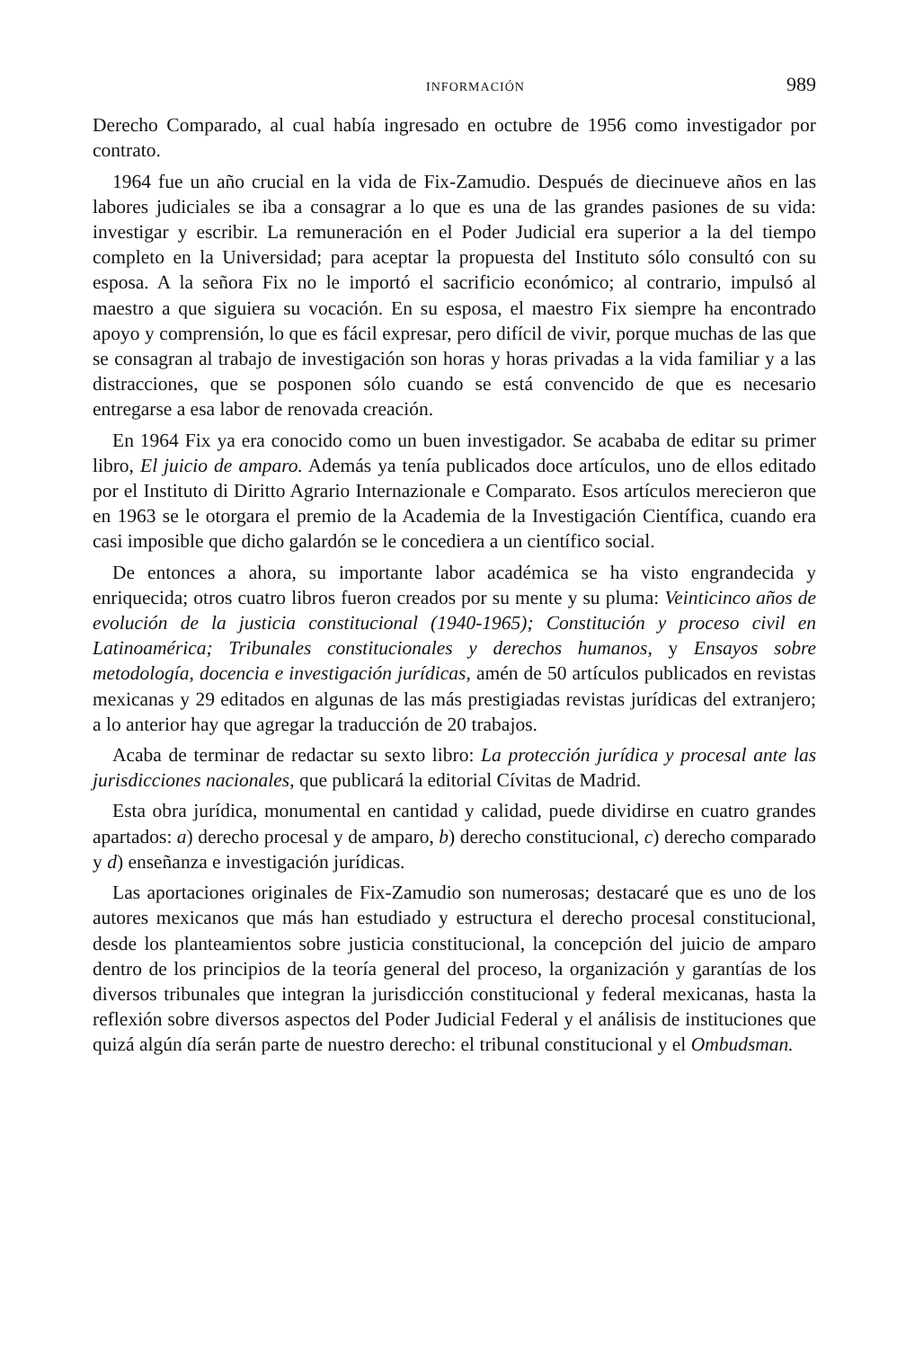INFORMACIÓN 989
Derecho Comparado, al cual había ingresado en octubre de 1956 como investigador por contrato.
1964 fue un año crucial en la vida de Fix-Zamudio. Después de diecinueve años en las labores judiciales se iba a consagrar a lo que es una de las grandes pasiones de su vida: investigar y escribir. La remuneración en el Poder Judicial era superior a la del tiempo completo en la Universidad; para aceptar la propuesta del Instituto sólo consultó con su esposa. A la señora Fix no le importó el sacrificio económico; al contrario, impulsó al maestro a que siguiera su vocación. En su esposa, el maestro Fix siempre ha encontrado apoyo y comprensión, lo que es fácil expresar, pero difícil de vivir, porque muchas de las que se consagran al trabajo de investigación son horas y horas privadas a la vida familiar y a las distracciones, que se posponen sólo cuando se está convencido de que es necesario entregarse a esa labor de renovada creación.
En 1964 Fix ya era conocido como un buen investigador. Se acababa de editar su primer libro, El juicio de amparo. Además ya tenía publicados doce artículos, uno de ellos editado por el Instituto di Diritto Agrario Internazionale e Comparato. Esos artículos merecieron que en 1963 se le otorgara el premio de la Academia de la Investigación Científica, cuando era casi imposible que dicho galardón se le concediera a un científico social.
De entonces a ahora, su importante labor académica se ha visto engrandecida y enriquecida; otros cuatro libros fueron creados por su mente y su pluma: Veinticinco años de evolución de la justicia constitucional (1940-1965); Constitución y proceso civil en Latinoamérica; Tribunales constitucionales y derechos humanos, y Ensayos sobre metodología, docencia e investigación jurídicas, amén de 50 artículos publicados en revistas mexicanas y 29 editados en algunas de las más prestigiadas revistas jurídicas del extranjero; a lo anterior hay que agregar la traducción de 20 trabajos.
Acaba de terminar de redactar su sexto libro: La protección jurídica y procesal ante las jurisdicciones nacionales, que publicará la editorial Cívitas de Madrid.
Esta obra jurídica, monumental en cantidad y calidad, puede dividirse en cuatro grandes apartados: a) derecho procesal y de amparo, b) derecho constitucional, c) derecho comparado y d) enseñanza e investigación jurídicas.
Las aportaciones originales de Fix-Zamudio son numerosas; destacaré que es uno de los autores mexicanos que más han estudiado y estructura el derecho procesal constitucional, desde los planteamientos sobre justicia constitucional, la concepción del juicio de amparo dentro de los principios de la teoría general del proceso, la organización y garantías de los diversos tribunales que integran la jurisdicción constitucional y federal mexicanas, hasta la reflexión sobre diversos aspectos del Poder Judicial Federal y el análisis de instituciones que quizá algún día serán parte de nuestro derecho: el tribunal constitucional y el Ombudsman.